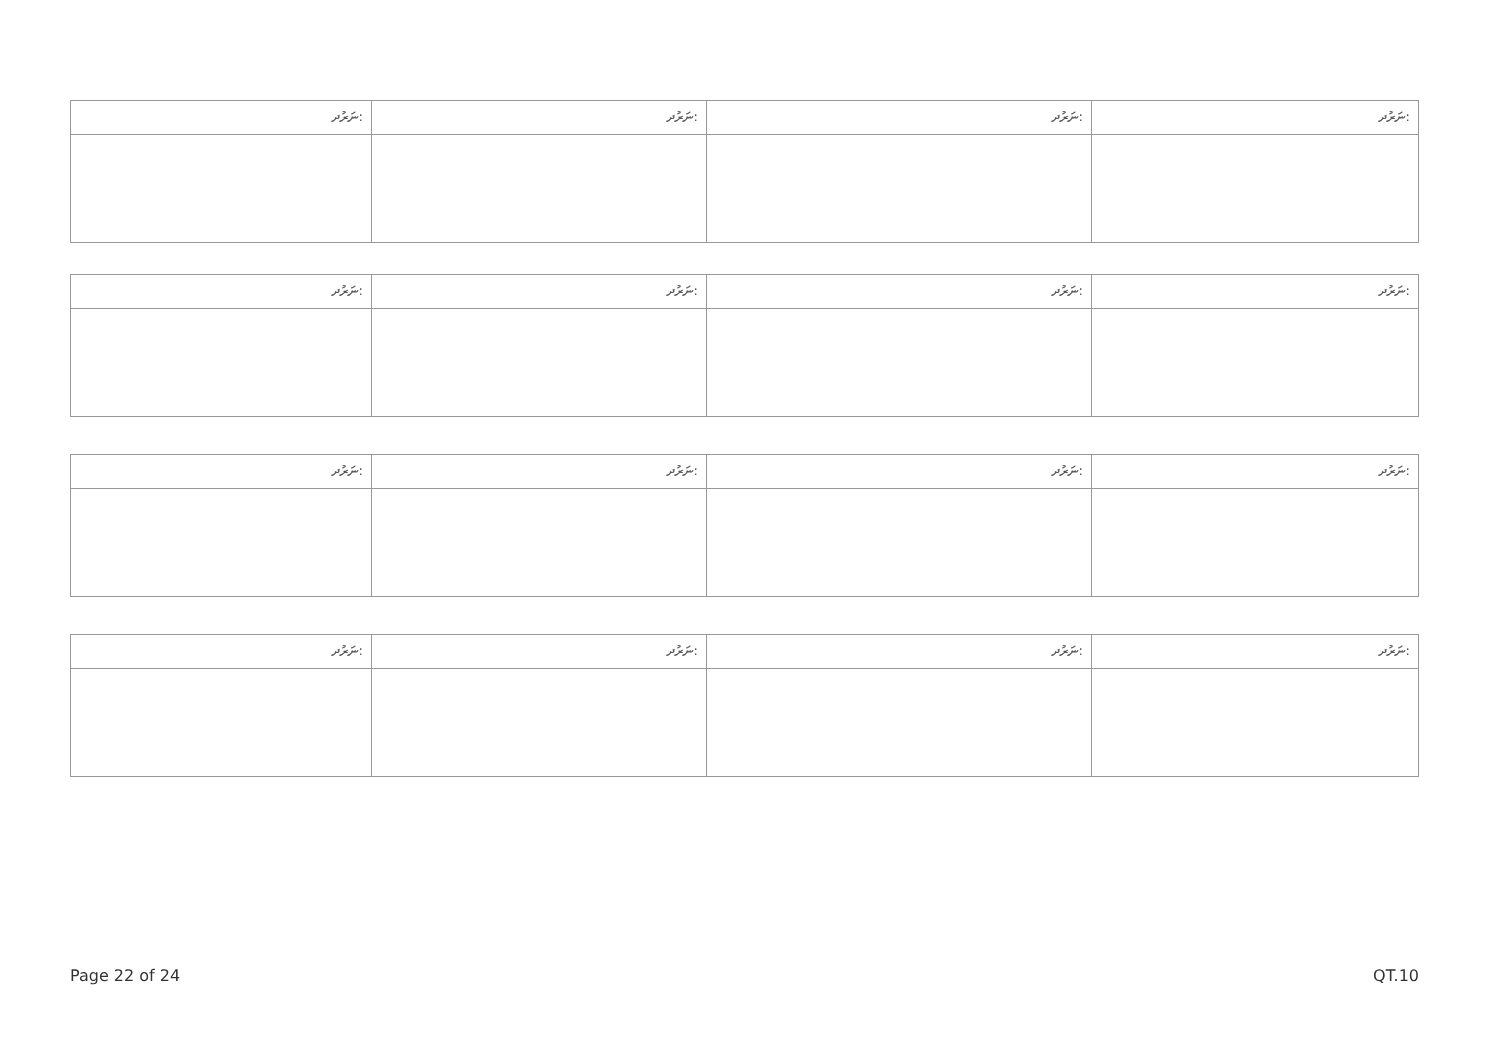| ނަރުދ: | ނަރުދ: | ނަރުދ: | ނަރުދ: |
| --- | --- | --- | --- |
| ނަރުދ: | ނަރުދ: | ނަރުދ: | ނަރުދ: |
| --- | --- | --- | --- |
| ނަރުދ: | ނަރުދ: | ނަރުދ: | ނަރުދ: |
| --- | --- | --- | --- |
| ނަރުދ: | ނަރުދ: | ނަރުދ: | ނަރުދ: |
| --- | --- | --- | --- |
Page 22 of 24 QT.10